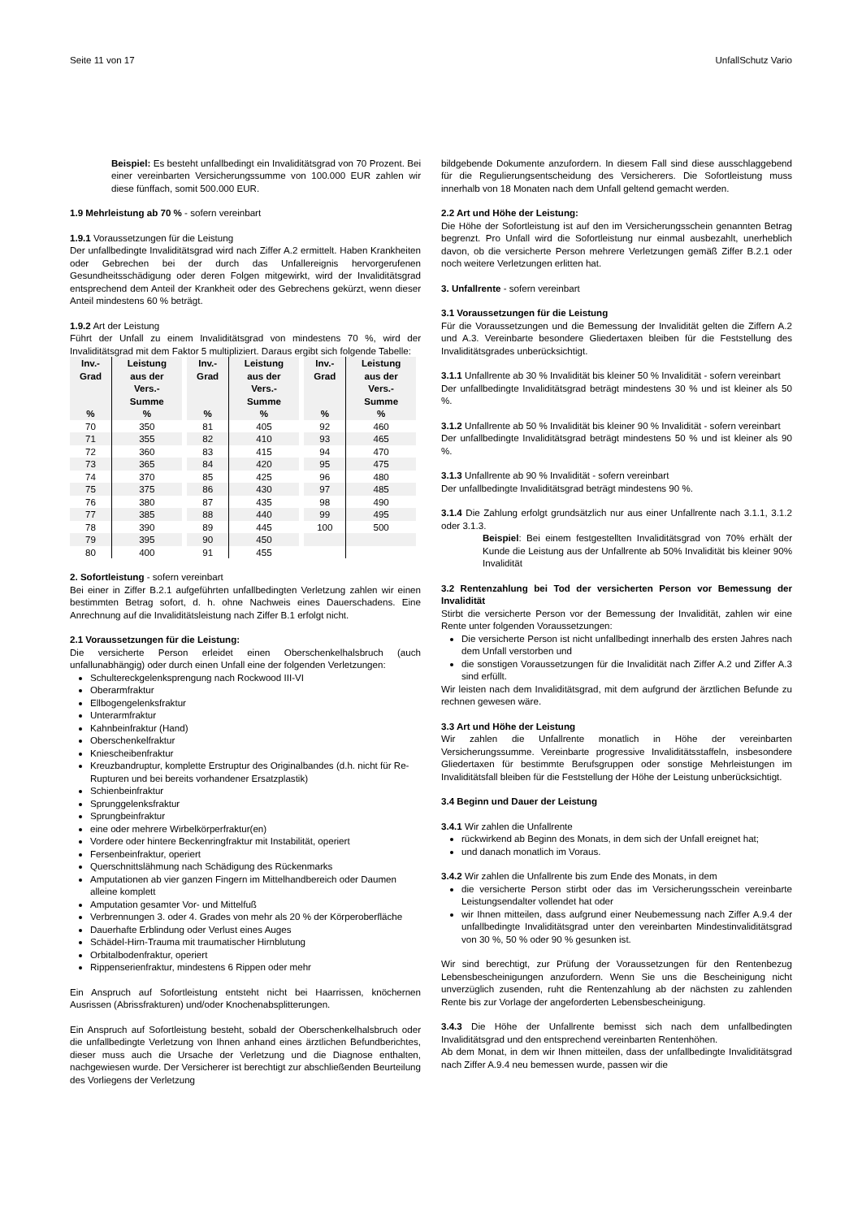Seite 11 von 17 UnfallSchutz Vario
Beispiel: Es besteht unfallbedingt ein Invaliditätsgrad von 70 Prozent. Bei einer vereinbarten Versicherungssumme von 100.000 EUR zahlen wir diese fünffach, somit 500.000 EUR.
1.9 Mehrleistung ab 70 % - sofern vereinbart
1.9.1 Voraussetzungen für die Leistung
Der unfallbedingte Invaliditätsgrad wird nach Ziffer A.2 ermittelt. Haben Krankheiten oder Gebrechen bei der durch das Unfallereignis hervorgerufenen Gesundheitsschädigung oder deren Folgen mitgewirkt, wird der Invaliditätsgrad entsprechend dem Anteil der Krankheit oder des Gebrechens gekürzt, wenn dieser Anteil mindestens 60 % beträgt.
1.9.2 Art der Leistung
Führt der Unfall zu einem Invaliditätsgrad von mindestens 70 %, wird der Invaliditätsgrad mit dem Faktor 5 multipliziert. Daraus ergibt sich folgende Tabelle:
| Inv.- Grad % | Leistung aus der Vers.- Summe % | | Inv.- Grad % | Leistung aus der Vers.- Summe % | | Inv.- Grad % | Leistung aus der Vers.- Summe % |
| --- | --- | --- | --- | --- | --- | --- | --- |
| 70 | 350 | | 81 | 405 | | 92 | 460 |
| 71 | 355 | | 82 | 410 | | 93 | 465 |
| 72 | 360 | | 83 | 415 | | 94 | 470 |
| 73 | 365 | | 84 | 420 | | 95 | 475 |
| 74 | 370 | | 85 | 425 | | 96 | 480 |
| 75 | 375 | | 86 | 430 | | 97 | 485 |
| 76 | 380 | | 87 | 435 | | 98 | 490 |
| 77 | 385 | | 88 | 440 | | 99 | 495 |
| 78 | 390 | | 89 | 445 | | 100 | 500 |
| 79 | 395 | | 90 | 450 | | | |
| 80 | 400 | | 91 | 455 | | | |
2. Sofortleistung - sofern vereinbart
Bei einer in Ziffer B.2.1 aufgeführten unfallbedingten Verletzung zahlen wir einen bestimmten Betrag sofort, d. h. ohne Nachweis eines Dauerschadens. Eine Anrechnung auf die Invaliditätsleistung nach Ziffer B.1 erfolgt nicht.
2.1 Voraussetzungen für die Leistung:
Die versicherte Person erleidet einen Oberschenkelhalsbruch (auch unfallunabhängig) oder durch einen Unfall eine der folgenden Verletzungen:
Schultereckgelenksprengung nach Rockwood III-VI
Oberarmfraktur
Ellbogengelenksfraktur
Unterarmfraktur
Kahnbeinfraktur (Hand)
Oberschenkelfraktur
Kniescheibenfraktur
Kreuzbandruptur, komplette Erstruptur des Originalbandes (d.h. nicht für Re-Rupturen und bei bereits vorhandener Ersatzplastik)
Schienbeinfraktur
Sprunggelenksfraktur
Sprungbeinfraktur
eine oder mehrere Wirbelkörperfraktur(en)
Vordere oder hintere Beckenringfraktur mit Instabilität, operiert
Fersenbeinfraktur, operiert
Querschnittslähmung nach Schädigung des Rückenmarks
Amputationen ab vier ganzen Fingern im Mittelhandbereich oder Daumen alleine komplett
Amputation gesamter Vor- und Mittelfuß
Verbrennungen 3. oder 4. Grades von mehr als 20 % der Körperoberfläche
Dauerhafte Erblindung oder Verlust eines Auges
Schädel-Hirn-Trauma mit traumatischer Hirnblutung
Orbitalbodenfraktur, operiert
Rippenserienfraktur, mindestens 6 Rippen oder mehr
Ein Anspruch auf Sofortleistung entsteht nicht bei Haarrissen, knöchernen Ausrissen (Abrissfrakturen) und/oder Knochenabsplitterungen.
Ein Anspruch auf Sofortleistung besteht, sobald der Oberschenkelhalsbruch oder die unfallbedingte Verletzung von Ihnen anhand eines ärztlichen Befundberichtes, dieser muss auch die Ursache der Verletzung und die Diagnose enthalten, nachgewiesen wurde. Der Versicherer ist berechtigt zur abschließenden Beurteilung des Vorliegens der Verletzung
bildgebende Dokumente anzufordern. In diesem Fall sind diese ausschlaggebend für die Regulierungsentscheidung des Versicherers. Die Sofortleistung muss innerhalb von 18 Monaten nach dem Unfall geltend gemacht werden.
2.2 Art und Höhe der Leistung:
Die Höhe der Sofortleistung ist auf den im Versicherungsschein genannten Betrag begrenzt. Pro Unfall wird die Sofortleistung nur einmal ausbezahlt, unerheblich davon, ob die versicherte Person mehrere Verletzungen gemäß Ziffer B.2.1 oder noch weitere Verletzungen erlitten hat.
3. Unfallrente - sofern vereinbart
3.1 Voraussetzungen für die Leistung
Für die Voraussetzungen und die Bemessung der Invalidität gelten die Ziffern A.2 und A.3. Vereinbarte besondere Gliedertaxen bleiben für die Feststellung des Invaliditätsgrades unberücksichtigt.
3.1.1 Unfallrente ab 30 % Invalidität bis kleiner 50 % Invalidität - sofern vereinbart
Der unfallbedingte Invaliditätsgrad beträgt mindestens 30 % und ist kleiner als 50 %.
3.1.2 Unfallrente ab 50 % Invalidität bis kleiner 90 % Invalidität - sofern vereinbart
Der unfallbedingte Invaliditätsgrad beträgt mindestens 50 % und ist kleiner als 90 %.
3.1.3 Unfallrente ab 90 % Invalidität - sofern vereinbart
Der unfallbedingte Invaliditätsgrad beträgt mindestens 90 %.
3.1.4 Die Zahlung erfolgt grundsätzlich nur aus einer Unfallrente nach 3.1.1, 3.1.2 oder 3.1.3.
Beispiel: Bei einem festgestellten Invaliditätsgrad von 70% erhält der Kunde die Leistung aus der Unfallrente ab 50% Invalidität bis kleiner 90% Invalidität
3.2 Rentenzahlung bei Tod der versicherten Person vor Bemessung der Invalidität
Stirbt die versicherte Person vor der Bemessung der Invalidität, zahlen wir eine Rente unter folgenden Voraussetzungen:
Die versicherte Person ist nicht unfallbedingt innerhalb des ersten Jahres nach dem Unfall verstorben und
die sonstigen Voraussetzungen für die Invalidität nach Ziffer A.2 und Ziffer A.3 sind erfüllt.
Wir leisten nach dem Invaliditätsgrad, mit dem aufgrund der ärztlichen Befunde zu rechnen gewesen wäre.
3.3 Art und Höhe der Leistung
Wir zahlen die Unfallrente monatlich in Höhe der vereinbarten Versicherungssumme. Vereinbarte progressive Invaliditätsstaffeln, insbesondere Gliedertaxen für bestimmte Berufsgruppen oder sonstige Mehrleistungen im Invaliditätsfall bleiben für die Feststellung der Höhe der Leistung unberücksichtigt.
3.4 Beginn und Dauer der Leistung
3.4.1 Wir zahlen die Unfallrente
rückwirkend ab Beginn des Monats, in dem sich der Unfall ereignet hat;
und danach monatlich im Voraus.
3.4.2 Wir zahlen die Unfallrente bis zum Ende des Monats, in dem
die versicherte Person stirbt oder das im Versicherungsschein vereinbarte Leistungsendalter vollendet hat oder
wir Ihnen mitteilen, dass aufgrund einer Neubemessung nach Ziffer A.9.4 der unfallbedingte Invaliditätsgrad unter den vereinbarten Mindestinvaliditätsgrad von 30 %, 50 % oder 90 % gesunken ist.
Wir sind berechtigt, zur Prüfung der Voraussetzungen für den Rentenbezug Lebensbescheinigungen anzufordern. Wenn Sie uns die Bescheinigung nicht unverzüglich zusenden, ruht die Rentenzahlung ab der nächsten zu zahlenden Rente bis zur Vorlage der angeforderten Lebensbescheinigung.
3.4.3 Die Höhe der Unfallrente bemisst sich nach dem unfallbedingten Invaliditätsgrad und den entsprechend vereinbarten Rentenhöhen.
Ab dem Monat, in dem wir Ihnen mitteilen, dass der unfallbedingte Invaliditätsgrad nach Ziffer A.9.4 neu bemessen wurde, passen wir die